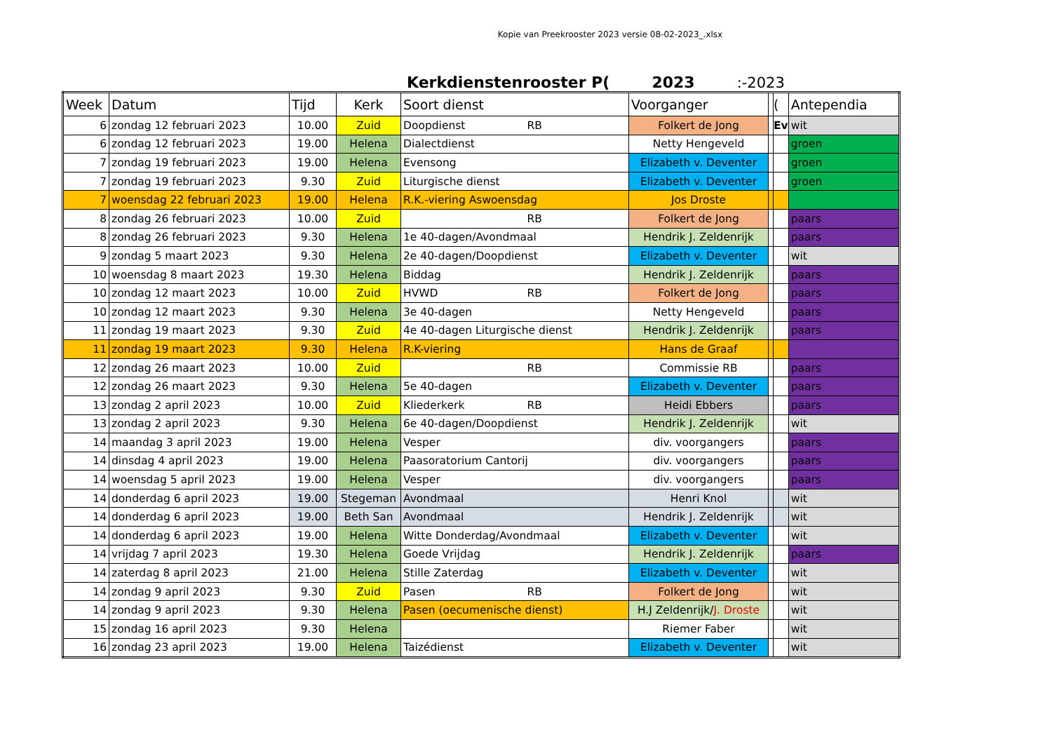Kopie van Preekrooster 2023 versie 08-02-2023_.xlsx
Kerkdienstenrooster P(2023:-2023
| Week | Datum | Tijd | Kerk | Soort dienst | Voorganger | | ( | Antependia |
| --- | --- | --- | --- | --- | --- | --- | --- | --- |
| 6 | zondag 12 februari 2023 | 10.00 | Zuid | Doopdienst RB | Folkert de Jong | | Ev | wit |
| 6 | zondag 12 februari 2023 | 19.00 | Helena | Dialectdienst | Netty Hengeveld | | | groen |
| 7 | zondag 19 februari 2023 | 19.00 | Helena | Evensong | Elizabeth v. Deventer | | | groen |
| 7 | zondag 19 februari 2023 | 9.30 | Zuid | Liturgische dienst | Elizabeth v. Deventer | | | groen |
| 7 | woensdag 22 februari 2023 | 19.00 | Helena | R.K.-viering Aswoensdag | Jos Droste | | | |
| 8 | zondag 26 februari 2023 | 10.00 | Zuid | RB | Folkert de Jong | | | paars |
| 8 | zondag 26 februari 2023 | 9.30 | Helena | 1e 40-dagen/Avondmaal | Hendrik J. Zeldenrijk | | | paars |
| 9 | zondag 5 maart 2023 | 9.30 | Helena | 2e 40-dagen/Doopdienst | Elizabeth v. Deventer | | | wit |
| 10 | woensdag 8 maart 2023 | 19.30 | Helena | Biddag | Hendrik J. Zeldenrijk | | | paars |
| 10 | zondag 12 maart 2023 | 10.00 | Zuid | HVWD RB | Folkert de Jong | | | paars |
| 10 | zondag 12 maart 2023 | 9.30 | Helena | 3e 40-dagen | Netty Hengeveld | | | paars |
| 11 | zondag 19 maart 2023 | 9.30 | Zuid | 4e 40-dagen Liturgische dienst | Hendrik J. Zeldenrijk | | | paars |
| 11 | zondag 19 maart 2023 | 9.30 | Helena | R.K-viering | Hans de Graaf | | | |
| 12 | zondag 26 maart 2023 | 10.00 | Zuid | RB | Commissie RB | | | paars |
| 12 | zondag 26 maart 2023 | 9.30 | Helena | 5e 40-dagen | Elizabeth v. Deventer | | | paars |
| 13 | zondag 2 april 2023 | 10.00 | Zuid | Kliederkerk RB | Heidi Ebbers | | | paars |
| 13 | zondag 2 april 2023 | 9.30 | Helena | 6e 40-dagen/Doopdienst | Hendrik J. Zeldenrijk | | | wit |
| 14 | maandag 3 april 2023 | 19.00 | Helena | Vesper | div. voorgangers | | | paars |
| 14 | dinsdag 4 april 2023 | 19.00 | Helena | Paasoratorium Cantorij | div. voorgangers | | | paars |
| 14 | woensdag 5 april 2023 | 19.00 | Helena | Vesper | div. voorgangers | | | paars |
| 14 | donderdag 6 april 2023 | 19.00 | Stegeman | Avondmaal | Henri Knol | | | wit |
| 14 | donderdag 6 april 2023 | 19.00 | Beth San | Avondmaal | Hendrik J. Zeldenrijk | | | wit |
| 14 | donderdag 6 april 2023 | 19.00 | Helena | Witte Donderdag/Avondmaal | Elizabeth v. Deventer | | | wit |
| 14 | vrijdag 7 april 2023 | 19.30 | Helena | Goede Vrijdag | Hendrik J. Zeldenrijk | | | paars |
| 14 | zaterdag 8 april 2023 | 21.00 | Helena | Stille Zaterdag | Elizabeth v. Deventer | | | wit |
| 14 | zondag 9 april 2023 | 9.30 | Zuid | Pasen RB | Folkert de Jong | | | wit |
| 14 | zondag 9 april 2023 | 9.30 | Helena | Pasen (oecumenische dienst) | H.J Zeldenrijk/ J. Droste | | | wit |
| 15 | zondag 16 april 2023 | 9.30 | Helena | | Riemer Faber | | | wit |
| 16 | zondag 23 april 2023 | 19.00 | Helena | Taizédienst | Elizabeth v. Deventer | | | wit |